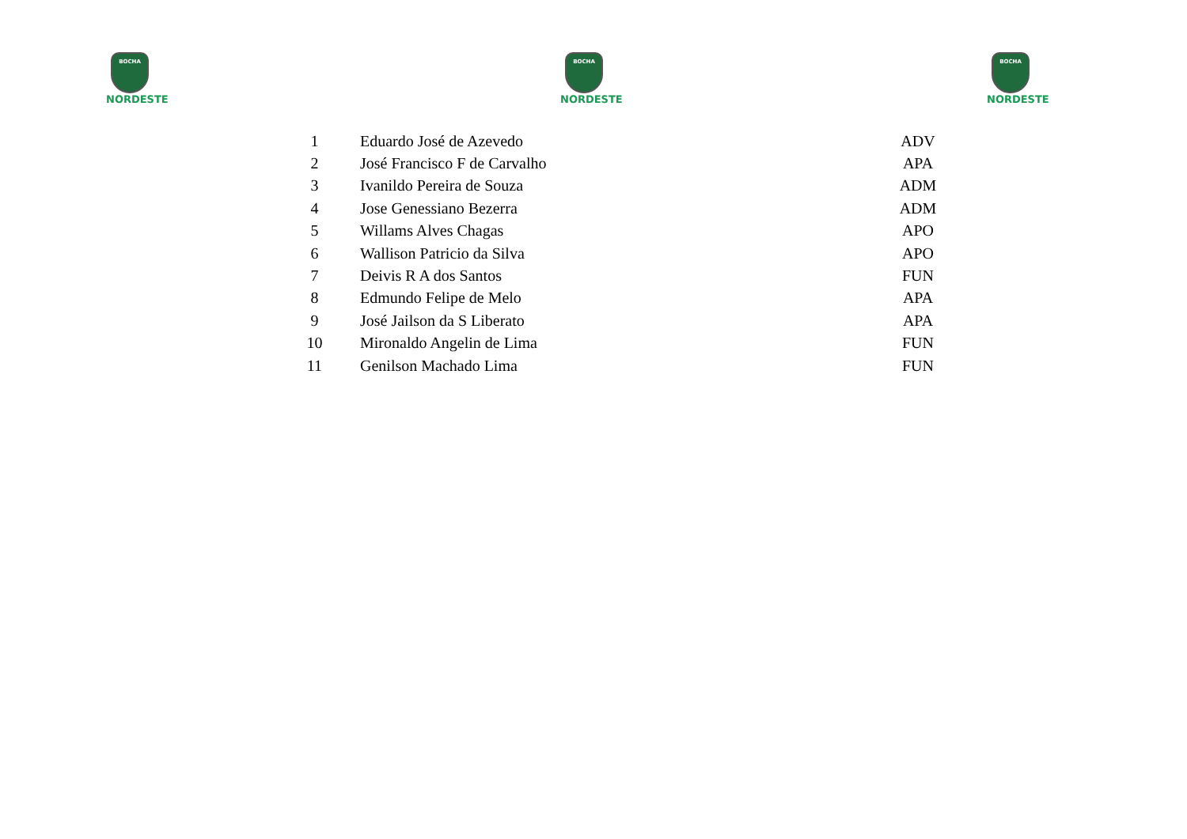BOCHA
NORDESTE
BOCHA
NORDESTE
BOCHA
NORDESTE
| 1 | Eduardo José de Azevedo | ADV |
| 2 | José Francisco F de Carvalho | APA |
| 3 | Ivanildo Pereira de Souza | ADM |
| 4 | Jose Genessiano Bezerra | ADM |
| 5 | Willams Alves Chagas | APO |
| 6 | Wallison Patricio da Silva | APO |
| 7 | Deivis R A dos Santos | FUN |
| 8 | Edmundo Felipe de Melo | APA |
| 9 | José Jailson da S Liberato | APA |
| 10 | Mironaldo Angelin de Lima | FUN |
| 11 | Genilson Machado Lima | FUN |